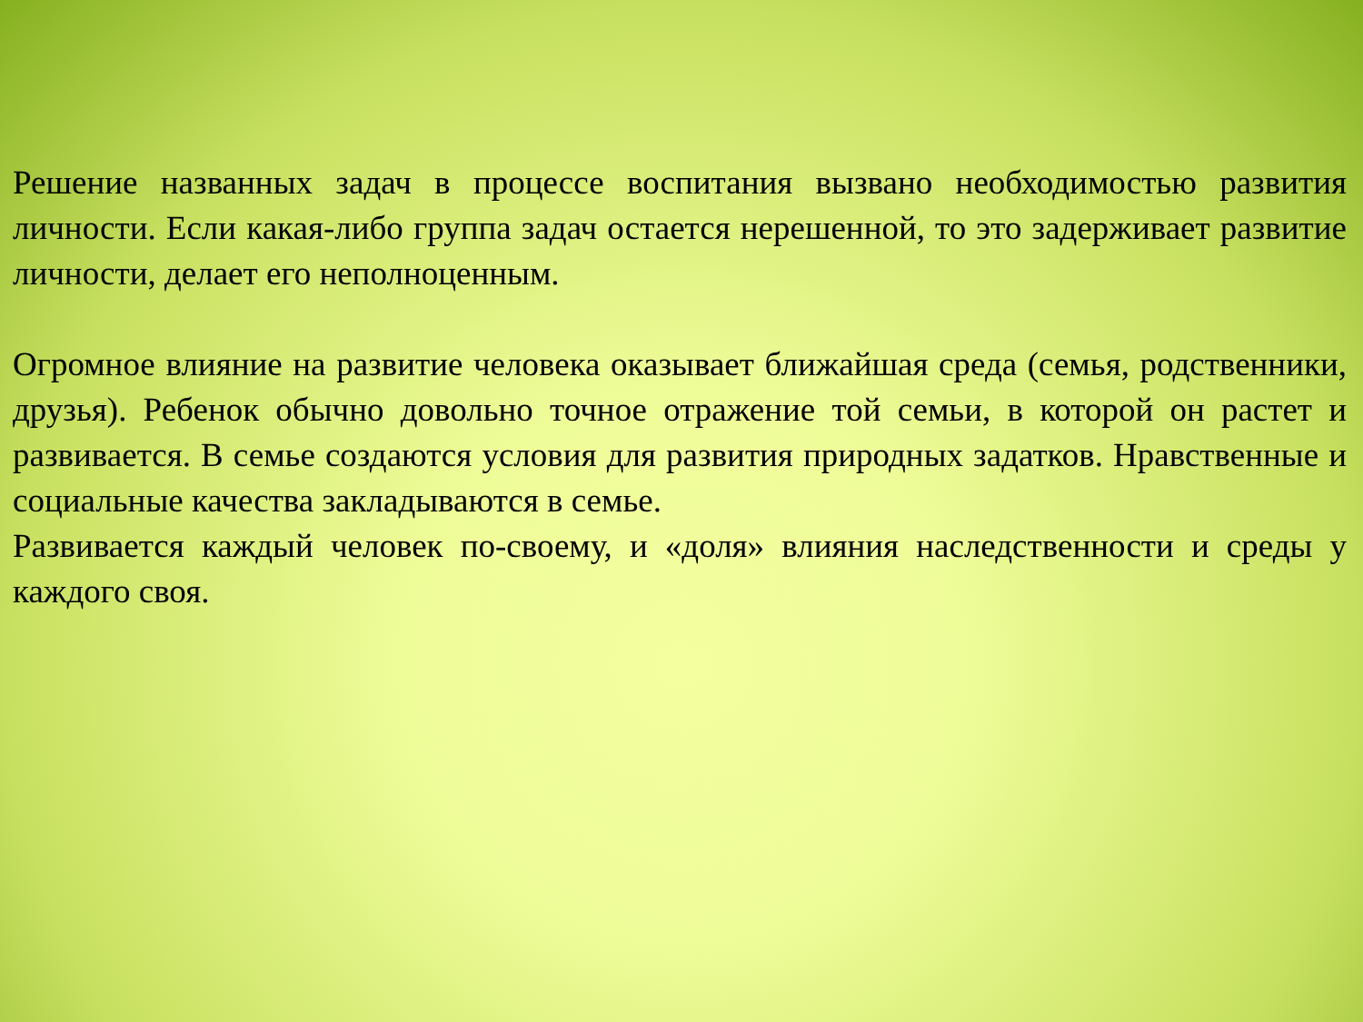Решение названных задач в процессе воспитания вызвано необходимостью развития личности. Если какая-либо группа задач остается нерешенной, то это задерживает развитие личности, делает его неполноценным.
Огромное влияние на развитие человека оказывает ближайшая среда (семья, родственники, друзья). Ребенок обычно довольно точное отражение той семьи, в которой он растет и развивается. В семье создаются условия для развития природных задатков. Нравственные и социальные качества закладываются в семье.
Развивается каждый человек по-своему, и «доля» влияния наследственности и среды у каждого своя.